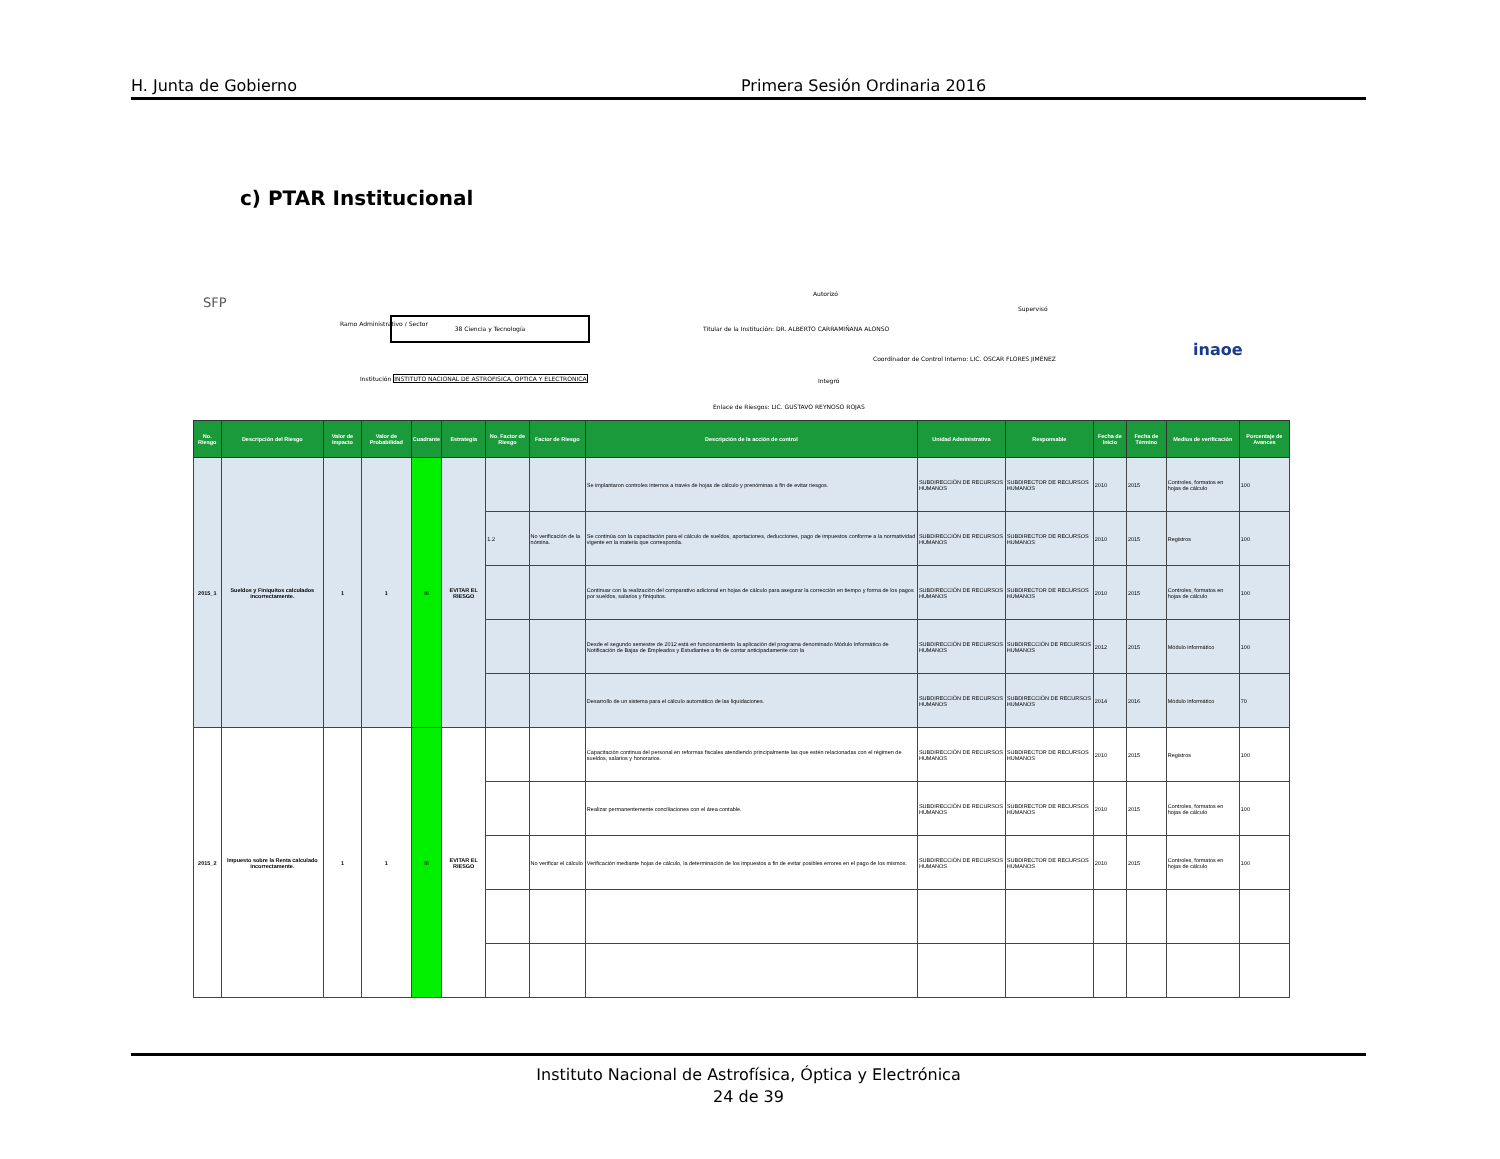H. Junta de Gobierno Primera Sesión Ordinaria 2016
c) PTAR Institucional
SFP
Ramo Administrativo / Sector
38 Ciencia y Tecnología
Institución INSTITUTO NACIONAL DE ASTROFISICA, OPTICA Y ELECTRONICA
Autorizó
Titular de la Institución: DR. ALBERTO CARRAMIÑANA ALONSO
Supervisó
Coordinador de Control Interno: LIC. OSCAR FLORES JIMÉNEZ
Integró
Enlace de Riesgos: LIC. GUSTAVO REYNOSO ROJAS
inaoe
| No. Riesgo | Descripción del Riesgo | Valor de Impacto | Valor de Probabilidad | Cuadrante | Estrategia | No. Factor de Riesgo | Factor de Riesgo | Descripción de la acción de control | Unidad Administrativa | Responsable | Fecha de Inicio | Fecha de Término | Medios de verificación | Porcentaje de Avances |
| --- | --- | --- | --- | --- | --- | --- | --- | --- | --- | --- | --- | --- | --- | --- |
| 2015_1 | Sueldos y Finiquitos calculados incorrectamente. | 1 | 1 | III | EVITAR EL RIESGO | | | Se implantaron controles internos a través de hojas de cálculo y prenóminas a fin de evitar riesgos. | SUBDIRECCIÓN DE RECURSOS HUMANOS | SUBDIRECTOR DE RECURSOS HUMANOS | 2010 | 2015 | Controles, formatos en hojas de cálculo | 100 |
| | | | | | | 1.2 | No verificación de la nómina. | Se continúa con la capacitación para el cálculo de sueldos, aportaciones, deducciones, pago de impuestos conforme a la normatividad vigente en la materia que corresponda. | SUBDIRECCIÓN DE RECURSOS HUMANOS | SUBDIRECTOR DE RECURSOS HUMANOS | 2010 | 2015 | Registros | 100 |
| | | | | | | | | Continuar con la realización del comparativo adicional en hojas de cálculo para asegurar la corrección en tiempo y forma de los pagos por sueldos, salarios y finiquitos. | SUBDIRECCIÓN DE RECURSOS HUMANOS | SUBDIRECTOR DE RECURSOS HUMANOS | 2010 | 2015 | Controles, formatos en hojas de cálculo | 100 |
| | | | | | | | | Desde el segundo semestre de 2012 está en funcionamiento la aplicación del programa denominado Módulo Informático de Notificación de Bajas de Empleados y Estudiantes a fin de contar anticipadamente con la | SUBDIRECCIÓN DE RECURSOS HUMANOS | SUBDIRECCIÓN DE RECURSOS HUMANOS | 2012 | 2015 | Módulo informático | 100 |
| | | | | | | | | Desarrollo de un sistema para el cálculo automático de las liquidaciones. | SUBDIRECCIÓN DE RECURSOS HUMANOS | SUBDIRECCIÓN DE RECURSOS HUMANOS | 2014 | 2016 | Módulo informático | 70 |
| 2015_2 | Impuesto sobre la Renta calculado incorrectamente. | 1 | 1 | III | EVITAR EL RIESGO | | | Capacitación continua del personal en reformas fiscales atendiendo principalmente las que estén relacionadas con el régimen de sueldos, salarios y honorarios. | SUBDIRECCIÓN DE RECURSOS HUMANOS | SUBDIRECTOR DE RECURSOS HUMANOS | 2010 | 2015 | Registros | 100 |
| | | | | | | | | Realizar permanentemente conciliaciones con el área contable. | SUBDIRECCIÓN DE RECURSOS HUMANOS | SUBDIRECTOR DE RECURSOS HUMANOS | 2010 | 2015 | Controles, formatos en hojas de cálculo | 100 |
| | | | | | | | No verificar el cálculo | Verificación mediante hojas de cálculo, la determinación de los impuestos a fin de evitar posibles errores en el pago de los mismos. | SUBDIRECCIÓN DE RECURSOS HUMANOS | SUBDIRECTOR DE RECURSOS HUMANOS | 2010 | 2015 | Controles, formatos en hojas de cálculo | 100 |
Instituto Nacional de Astrofísica, Óptica y Electrónica
24 de 39